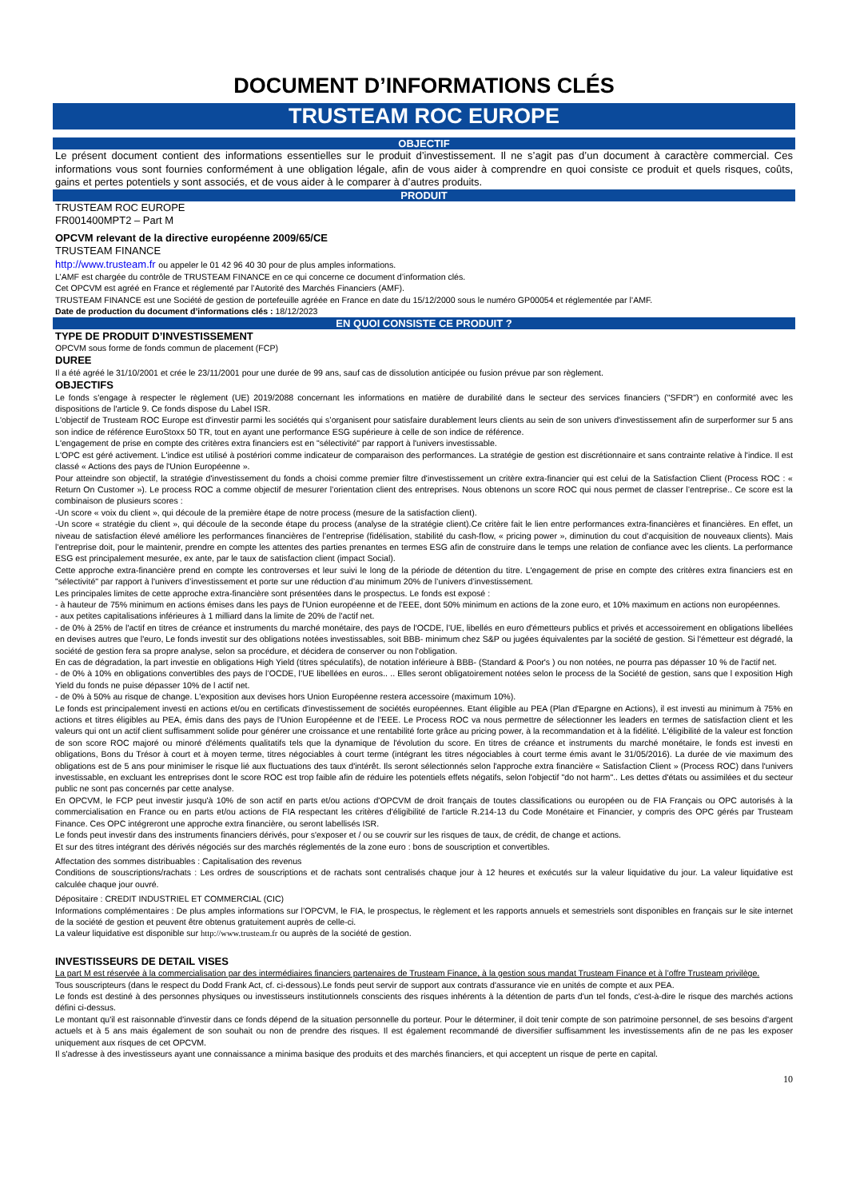DOCUMENT D’INFORMATIONS CLÉS
TRUSTEAM ROC EUROPE
OBJECTIF
Le présent document contient des informations essentielles sur le produit d’investissement. Il ne s’agit pas d’un document à caractère commercial. Ces informations vous sont fournies conformément à une obligation légale, afin de vous aider à comprendre en quoi consiste ce produit et quels risques, coûts, gains et pertes potentiels y sont associés, et de vous aider à le comparer à d’autres produits.
PRODUIT
TRUSTEAM ROC EUROPE
FR001400MPT2 – Part M
OPCVM relevant de la directive européenne 2009/65/CE
TRUSTEAM FINANCE
http://www.trusteam.fr ou appeler le 01 42 96 40 30 pour de plus amples informations.
L’AMF est chargée du contrôle de TRUSTEAM FINANCE en ce qui concerne ce document d’information clés.
Cet OPCVM est agréé en France et réglementé par l’Autorité des Marchés Financiers (AMF).
TRUSTEAM FINANCE est une Société de gestion de portefeuille agréée en France en date du 15/12/2000 sous le numéro GP00054 et réglementée par l’AMF.
Date de production du document d’informations clés : 18/12/2023
EN QUOI CONSISTE CE PRODUIT ?
TYPE DE PRODUIT D’INVESTISSEMENT
OPCVM sous forme de fonds commun de placement (FCP)
DUREE
Il a été agréé le 31/10/2001 et crée le 23/11/2001 pour une durée de 99 ans, sauf cas de dissolution anticipée ou fusion prévue par son règlement.
OBJECTIFS
Le fonds s'engage à respecter le règlement (UE) 2019/2088 concernant les informations en matière de durabilité dans le secteur des services financiers ("SFDR") en conformité avec les dispositions de l'article 9. Ce fonds dispose du Label ISR.
L'objectif de Trusteam ROC Europe est d'investir parmi les sociétés qui s’organisent pour satisfaire durablement leurs clients au sein de son univers d'investissement afin de surperformer sur 5 ans son indice de référence EuroStoxx 50 TR, tout en ayant une performance ESG supérieure à celle de son indice de référence.
L'engagement de prise en compte des critères extra financiers est en "sélectivité" par rapport à l'univers investissable.
L'OPC est géré activement. L'indice est utilisé à postériori comme indicateur de comparaison des performances. La stratégie de gestion est discrétionnaire et sans contrainte relative à l'indice. Il est classé « Actions des pays de l'Union Européenne ».
Pour atteindre son objectif, la stratégie d'investissement du fonds a choisi comme premier filtre d'investissement un critère extra-financier qui est celui de la Satisfaction Client (Process ROC : « Return On Customer »). Le process ROC a comme objectif de mesurer l’orientation client des entreprises. Nous obtenons un score ROC qui nous permet de classer l’entreprise.. Ce score est la combinaison de plusieurs scores :
-Un score « voix du client », qui découle de la première étape de notre process (mesure de la satisfaction client).
-Un score « stratégie du client », qui découle de la seconde étape du process (analyse de la stratégie client).Ce critère fait le lien entre performances extra-financières et financières. En effet, un niveau de satisfaction élevé améliore les performances financières de l’entreprise (fidélisation, stabilité du cash-flow, « pricing power », diminution du cout d’acquisition de nouveaux clients). Mais l’entreprise doit, pour le maintenir, prendre en compte les attentes des parties prenantes en termes ESG afin de construire dans le temps une relation de confiance avec les clients. La performance ESG est principalement mesurée, ex ante, par le taux de satisfaction client (impact Social).
Cette approche extra-financière prend en compte les controverses et leur suivi le long de la période de détention du titre. L'engagement de prise en compte des critères extra financiers est en "sélectivité" par rapport à l'univers d’investissement et porte sur une réduction d’au minimum 20% de l’univers d’investissement.
Les principales limites de cette approche extra-financière sont présentées dans le prospectus. Le fonds est exposé :
- à hauteur de 75% minimum en actions émises dans les pays de l'Union européenne et de l’EEE, dont 50% minimum en actions de la zone euro, et 10% maximum en actions non européennes.
- aux petites capitalisations inférieures à 1 milliard dans la limite de 20% de l'actif net.
- de 0% à 25% de l'actif en titres de créance et instruments du marché monétaire, des pays de l'OCDE, l’UE, libellés en euro d'émetteurs publics et privés et accessoirement en obligations libellées en devises autres que l'euro, Le fonds investit sur des obligations notées investissables, soit BBB- minimum chez S&P ou jugées équivalentes par la société de gestion. Si l'émetteur est dégradé, la société de gestion fera sa propre analyse, selon sa procédure, et décidera de conserver ou non l'obligation.
En cas de dégradation, la part investie en obligations High Yield (titres spéculatifs), de notation inférieure à BBB- (Standard & Poor's ) ou non notées, ne pourra pas dépasser 10 % de l'actif net.
- de 0% à 10% en obligations convertibles des pays de l’OCDE, l’UE libellées en euros.. .. Elles seront obligatoirement notées selon le process de la Société de gestion, sans que l exposition High Yield du fonds ne puise dépasser 10% de l actif net.
- de 0% à 50% au risque de change. L'exposition aux devises hors Union Européenne restera accessoire (maximum 10%).
Le fonds est principalement investi en actions et/ou en certificats d'investissement de sociétés européennes. Etant éligible au PEA (Plan d'Epargne en Actions), il est investi au minimum à 75% en actions et titres éligibles au PEA, émis dans des pays de l'Union Européenne et de l’EEE. Le Process ROC va nous permettre de sélectionner les leaders en termes de satisfaction client et les valeurs qui ont un actif client suffisamment solide pour générer une croissance et une rentabilité forte grâce au pricing power, à la recommandation et à la fidélité. L'éligibilité de la valeur est fonction de son score ROC majoré ou minoré d'éléments qualitatifs tels que la dynamique de l'évolution du score. En titres de créance et instruments du marché monétaire, le fonds est investi en obligations, Bons du Trésor à court et à moyen terme, titres négociables à court terme (intégrant les titres négociables à court terme émis avant le 31/05/2016). La durée de vie maximum des obligations est de 5 ans pour minimiser le risque lié aux fluctuations des taux d'intérêt. Ils seront sélectionnés selon l'approche extra financière « Satisfaction Client » (Process ROC) dans l'univers investissable, en excluant les entreprises dont le score ROC est trop faible afin de réduire les potentiels effets négatifs, selon l'objectif "do not harm".. Les dettes d'états ou assimilées et du secteur public ne sont pas concernés par cette analyse.
En OPCVM, le FCP peut investir jusqu'à 10% de son actif en parts et/ou actions d'OPCVM de droit français de toutes classifications ou européen ou de FIA Français ou OPC autorisés à la commercialisation en France ou en parts et/ou actions de FIA respectant les critères d'éligibilité de l'article R.214-13 du Code Monétaire et Financier, y compris des OPC gérés par Trusteam Finance. Ces OPC intégreront une approche extra financière, ou seront labellisés ISR.
Le fonds peut investir dans des instruments financiers dérivés, pour s'exposer et / ou se couvrir sur les risques de taux, de crédit, de change et actions.
Et sur des titres intégrant des dérivés négociés sur des marchés réglementés de la zone euro : bons de souscription et convertibles.
Affectation des sommes distribuables : Capitalisation des revenus
Conditions de souscriptions/rachats : Les ordres de souscriptions et de rachats sont centralisés chaque jour à 12 heures et exécutés sur la valeur liquidative du jour. La valeur liquidative est calculée chaque jour ouvré.
Dépositaire : CREDIT INDUSTRIEL ET COMMERCIAL (CIC)
Informations complémentaires : De plus amples informations sur l’OPCVM, le FIA, le prospectus, le règlement et les rapports annuels et semestriels sont disponibles en français sur le site internet de la société de gestion et peuvent être obtenus gratuitement auprès de celle-ci.
La valeur liquidative est disponible sur http://www.trusteam.fr ou auprès de la société de gestion.
INVESTISSEURS DE DETAIL VISES
La part M est réservée à la commercialisation par des intermédiaires financiers partenaires de Trusteam Finance, à la gestion sous mandat Trusteam Finance et à l’offre Trusteam privilège.
Tous souscripteurs (dans le respect du Dodd Frank Act, cf. ci-dessous).Le fonds peut servir de support aux contrats d'assurance vie en unités de compte et aux PEA.
Le fonds est destiné à des personnes physiques ou investisseurs institutionnels conscients des risques inhérents à la détention de parts d'un tel fonds, c'est-à-dire le risque des marchés actions défini ci-dessus.
Le montant qu'il est raisonnable d'investir dans ce fonds dépend de la situation personnelle du porteur. Pour le déterminer, il doit tenir compte de son patrimoine personnel, de ses besoins d'argent actuels et à 5 ans mais également de son souhait ou non de prendre des risques. Il est également recommandé de diversifier suffisamment les investissements afin de ne pas les exposer uniquement aux risques de cet OPCVM.
Il s'adresse à des investisseurs ayant une connaissance a minima basique des produits et des marchés financiers, et qui acceptent un risque de perte en capital.
10